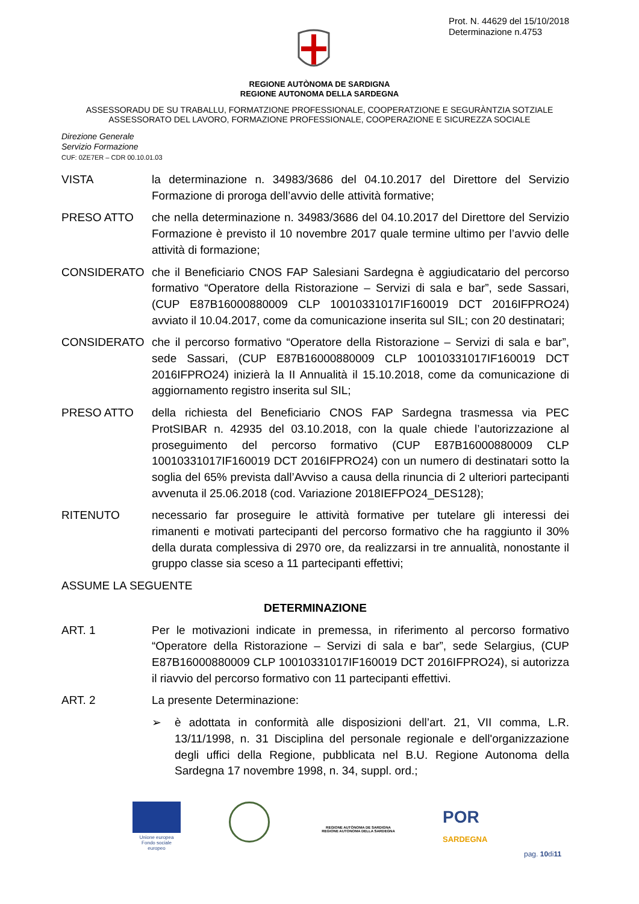Prot. N. 44629 del 15/10/2018
Determinazione n.4753
REGIONE AUTÒNOMA DE SARDIGNA
REGIONE AUTONOMA DELLA SARDEGNA
ASSESSORADU DE SU TRABALLU, FORMATZIONE PROFESSIONALE, COOPERATZIONE E SEGURÀNTZIA SOTZIALE
ASSESSORATO DEL LAVORO, FORMAZIONE PROFESSIONALE, COOPERAZIONE E SICUREZZA SOCIALE
Direzione Generale
Servizio Formazione
CUF: 0ZE7ER – CDR 00.10.01.03
VISTA la determinazione n. 34983/3686 del 04.10.2017 del Direttore del Servizio Formazione di proroga dell’avvio delle attività formative;
PRESO ATTO che nella determinazione n. 34983/3686 del 04.10.2017 del Direttore del Servizio Formazione è previsto il 10 novembre 2017 quale termine ultimo per l’avvio delle attività di formazione;
CONSIDERATO che il Beneficiario CNOS FAP Salesiani Sardegna è aggiudicatario del percorso formativo “Operatore della Ristorazione – Servizi di sala e bar”, sede Sassari, (CUP E87B16000880009 CLP 10010331017IF160019 DCT 2016IFPRO24) avviato il 10.04.2017, come da comunicazione inserita sul SIL; con 20 destinatari;
CONSIDERATO che il percorso formativo “Operatore della Ristorazione – Servizi di sala e bar”, sede Sassari, (CUP E87B16000880009 CLP 10010331017IF160019 DCT 2016IFPRO24) inizierà la II Annualità il 15.10.2018, come da comunicazione di aggiornamento registro inserita sul SIL;
PRESO ATTO della richiesta del Beneficiario CNOS FAP Sardegna trasmessa via PEC ProtSIBAR n. 42935 del 03.10.2018, con la quale chiede l’autorizzazione al proseguimento del percorso formativo (CUP E87B16000880009 CLP 10010331017IF160019 DCT 2016IFPRO24) con un numero di destinatari sotto la soglia del 65% prevista dall’Avviso a causa della rinuncia di 2 ulteriori partecipanti avvenuta il 25.06.2018 (cod. Variazione 2018IEFPO24_DES128);
RITENUTO necessario far proseguire le attività formative per tutelare gli interessi dei rimanenti e motivati partecipanti del percorso formativo che ha raggiunto il 30% della durata complessiva di 2970 ore, da realizzarsi in tre annualità, nonostante il gruppo classe sia sceso a 11 partecipanti effettivi;
ASSUME LA SEGUENTE
DETERMINAZIONE
ART. 1 Per le motivazioni indicate in premessa, in riferimento al percorso formativo “Operatore della Ristorazione – Servizi di sala e bar”, sede Selargius, (CUP E87B16000880009 CLP 10010331017IF160019 DCT 2016IFPRO24), si autorizza il riavvio del percorso formativo con 11 partecipanti effettivi.
ART. 2 La presente Determinazione:
➢ è adottata in conformità alle disposizioni dell’art. 21, VII comma, L.R. 13/11/1998, n. 31 Disciplina del personale regionale e dell'organizzazione degli uffici della Regione, pubblicata nel B.U. Regione Autonoma della Sardegna 17 novembre 1998, n. 34, suppl. ord.;
Unione europea
Fondo sociale europeo
REGIONE AUTÒNOMA DE SARDIGNA
REGIONE AUTONOMA DELLA SARDEGNA
POR
SARDEGNA
pag. 10di11